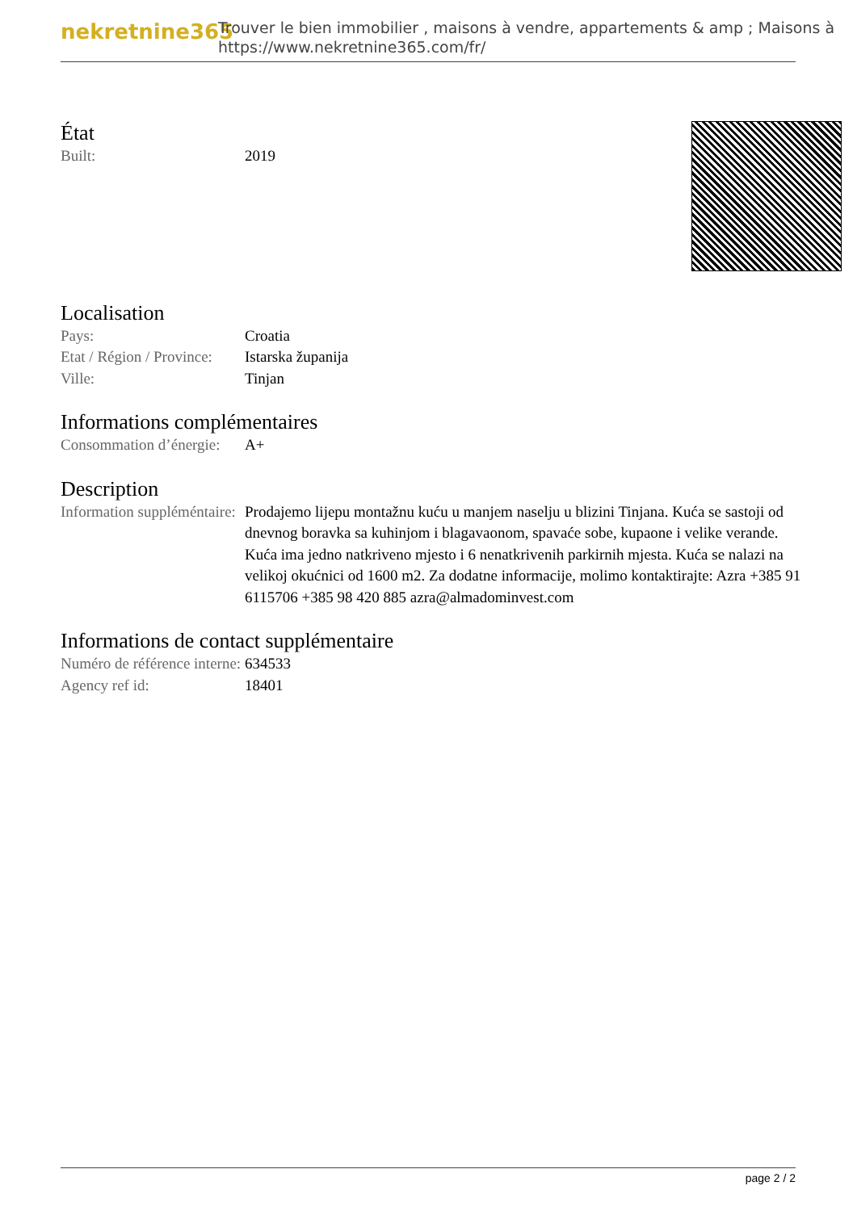nekretnine365
Trouver le bien immobilier , maisons à vendre, appartements & amp ; Maisons à
https://www.nekretnine365.com/fr/
État
| Built: | 2019 |
Localisation
| Pays: | Croatia |
| Etat / Région / Province: | Istarska županija |
| Ville: | Tinjan |
Informations complémentaires
| Consommation d’énergie: | A+ |
Description
| Information suppléméntaire: | Prodajemo lijepu montažnu kuću u manjem naselju u blizini Tinjana. Kuća se sastoji od dnevnog boravka sa kuhinjom i blagavaonom, spavaće sobe, kupaone i velike verande. Kuća ima jedno natkriveno mjesto i 6 nenatkrivenih parkirnih mjesta. Kuća se nalazi na velikoj okućnici od 1600 m2. Za dodatne informacije, molimo kontaktirajte: Azra +385 91 6115706 +385 98 420 885 azra@almadominvest.com |
Informations de contact supplémentaire
| Numéro de référence interne: | 634533 |
| Agency ref id: | 18401 |
page 2 / 2